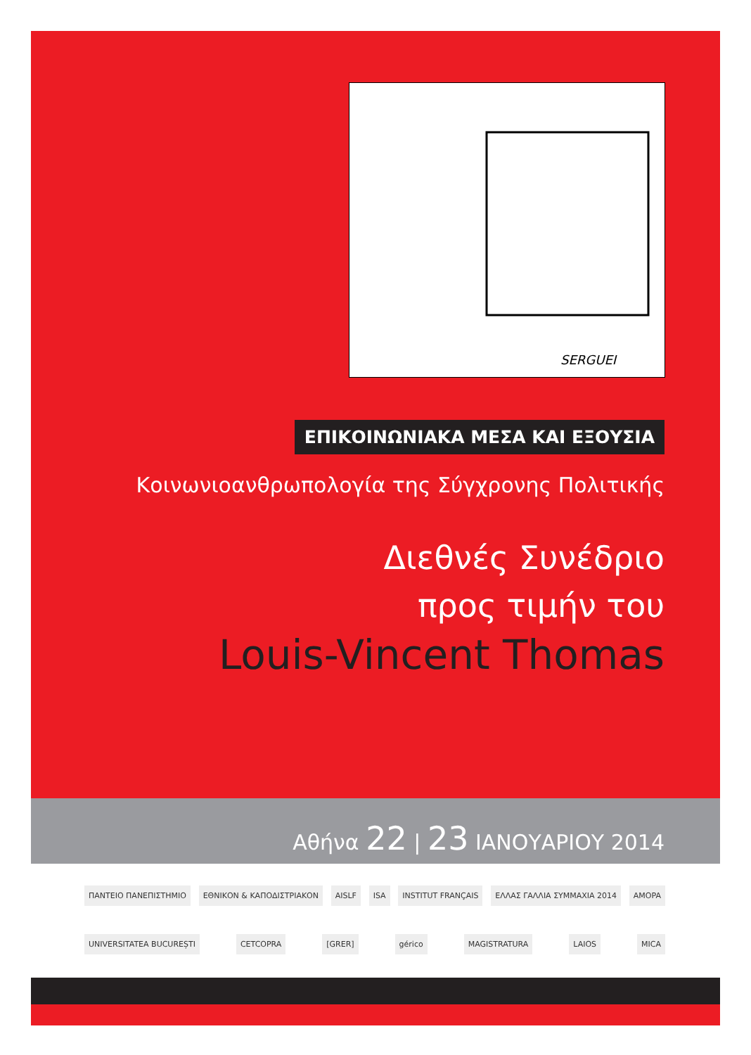SERGUEI
ΕΠΙΚΟΙΝΩΝΙΑΚΑ ΜΕΣΑ ΚΑΙ ΕΞΟΥΣΙΑ
Κοινωνιοανθρωπολογία της Σύγχρονης Πολιτικής
Διεθνές Συνέδριο
προς τιμήν του
Louis-Vincent Thomas
Αθήνα 22 | 23 ΙΑΝΟΥΑΡΙΟΥ 2014
ΠΑΝΤΕΙΟ ΠΑΝΕΠΙΣΤΗΜΙΟ ΕΘΝΙΚΟΝ & ΚΑΠΟΔΙΣΤΡΙΑΚΟΝ AISLF ISA INSTITUT FRANÇAIS ΕΛΛΑΣ ΓΑΛΛΙΑ ΣΥΜΜΑΧΙΑ 2014 AMOPA
UNIVERSITATEA BUCUREȘTI CETCOPRA [GRER] gérico MAGISTRATURA LAIOS MICA